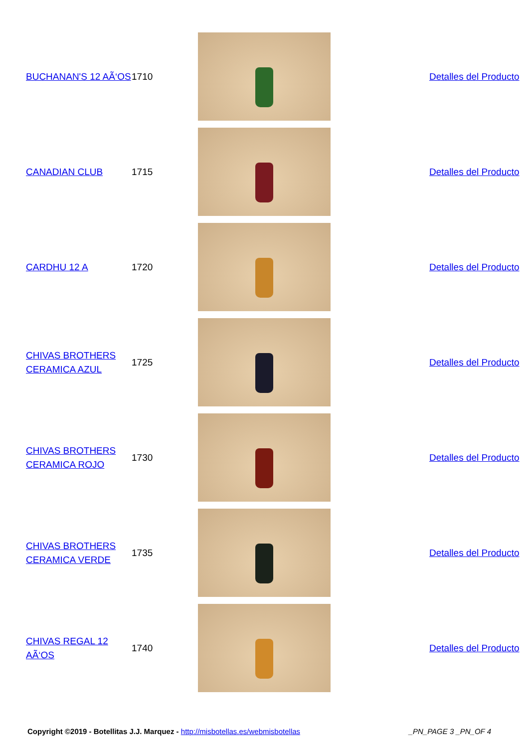| BUCHANAN'S 12 AÃ‘OS | 1710 | | | Detalles del Producto |
| CANADIAN CLUB | 1715 | | | Detalles del Producto |
| CARDHU 12 A | 1720 | | | Detalles del Producto |
| CHIVAS BROTHERS CERAMICA AZUL | 1725 | | | Detalles del Producto |
| CHIVAS BROTHERS CERAMICA ROJO | 1730 | | | Detalles del Producto |
| CHIVAS BROTHERS CERAMICA VERDE | 1735 | | | Detalles del Producto |
| CHIVAS REGAL 12 AÃ‘OS | 1740 | | | Detalles del Producto |
Copyright ©2019 - Botellitas J.J. Marquez - http://misbotellas.es/webmisbotellas _PN_PAGE 3 _PN_OF 4